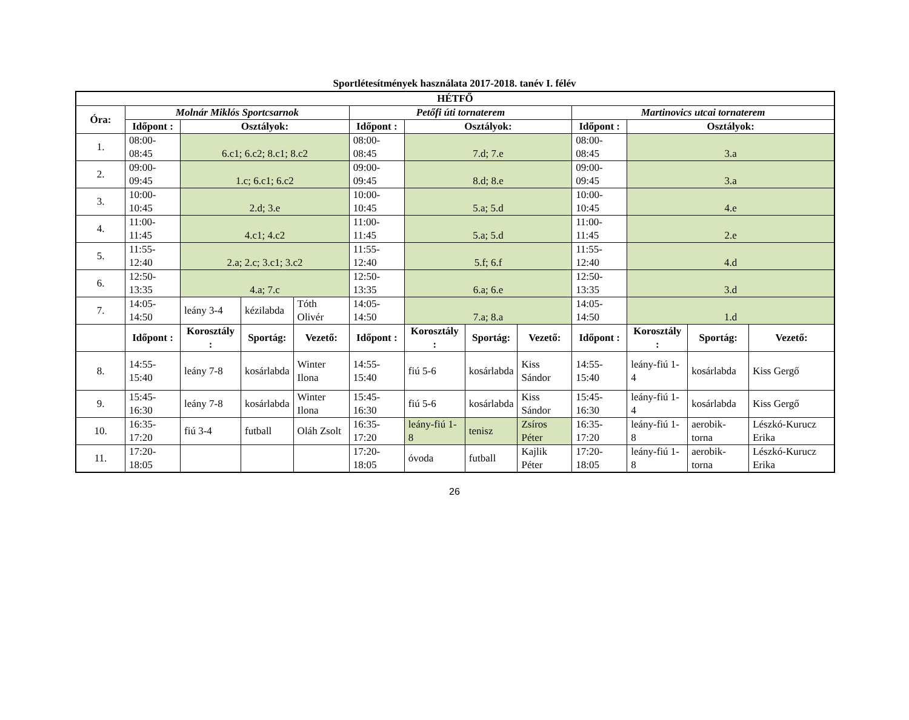Sportlétesítmények használata 2017-2018. tanév I. félév
| HÉTFŐ | | | | | | | | | | | | |
| --- | --- | --- | --- | --- | --- | --- | --- | --- | --- | --- | --- | --- |
| Óra: | Molnár Miklós Sportcsarnok | | | | Petőfi úti tornaterem | | | | Martinovics utcai tornaterem | | | |
| | Időpont : | Osztályok: | | | Időpont : | Osztályok: | | | Időpont : | Osztályok: | | |
| 1. | 08:00-08:45 | 6.c1; 6.c2; 8.c1; 8.c2 | | | 08:00-08:45 | 7.d; 7.e | | | 08:00-08:45 | 3.a | | |
| 2. | 09:00-09:45 | 1.c; 6.c1; 6.c2 | | | 09:00-09:45 | 8.d; 8.e | | | 09:00-09:45 | 3.a | | |
| 3. | 10:00-10:45 | 2.d; 3.e | | | 10:00-10:45 | 5.a; 5.d | | | 10:00-10:45 | 4.e | | |
| 4. | 11:00-11:45 | 4.c1; 4.c2 | | | 11:00-11:45 | 5.a; 5.d | | | 11:00-11:45 | 2.e | | |
| 5. | 11:55-12:40 | 2.a; 2.c; 3.c1; 3.c2 | | | 11:55-12:40 | 5.f; 6.f | | | 11:55-12:40 | 4.d | | |
| 6. | 12:50-13:35 | 4.a; 7.c | | | 12:50-13:35 | 6.a; 6.e | | | 12:50-13:35 | 3.d | | |
| 7. | 14:05-14:50 | leány 3-4 | kézilabda | Tóth Olivér | 14:05-14:50 | 7.a; 8.a | | | 14:05-14:50 | 1.d | | |
| | Időpont : | Korosztály : | Sportág: | Vezető: | Időpont : | Korosztály : | Sportág: | Vezető: | Időpont : | Korosztály : | Sportág: | Vezető: |
| 8. | 14:55-15:40 | leány 7-8 | kosárlabda | Winter Ilona | 14:55-15:40 | fiú 5-6 | kosárlabda | Kiss Sándor | 14:55-15:40 | leány-fiú 1-4 | kosárlabda | Kiss Gergő |
| 9. | 15:45-16:30 | leány 7-8 | kosárlabda | Winter Ilona | 15:45-16:30 | fiú 5-6 | kosárlabda | Kiss Sándor | 15:45-16:30 | leány-fiú 1-4 | kosárlabda | Kiss Gergő |
| 10. | 16:35-17:20 | fiú 3-4 | futball | Oláh Zsolt | 16:35-17:20 | leány-fiú 1-8 | tenisz | Zsíros Péter | 16:35-17:20 | leány-fiú 1-8 | aerobik-torna | Lészkó-Kurucz Erika |
| 11. | 17:20-18:05 | | | | 17:20-18:05 | óvoda | futball | Kajlik Péter | 17:20-18:05 | leány-fiú 1-8 | aerobik-torna | Lészkó-Kurucz Erika |
26